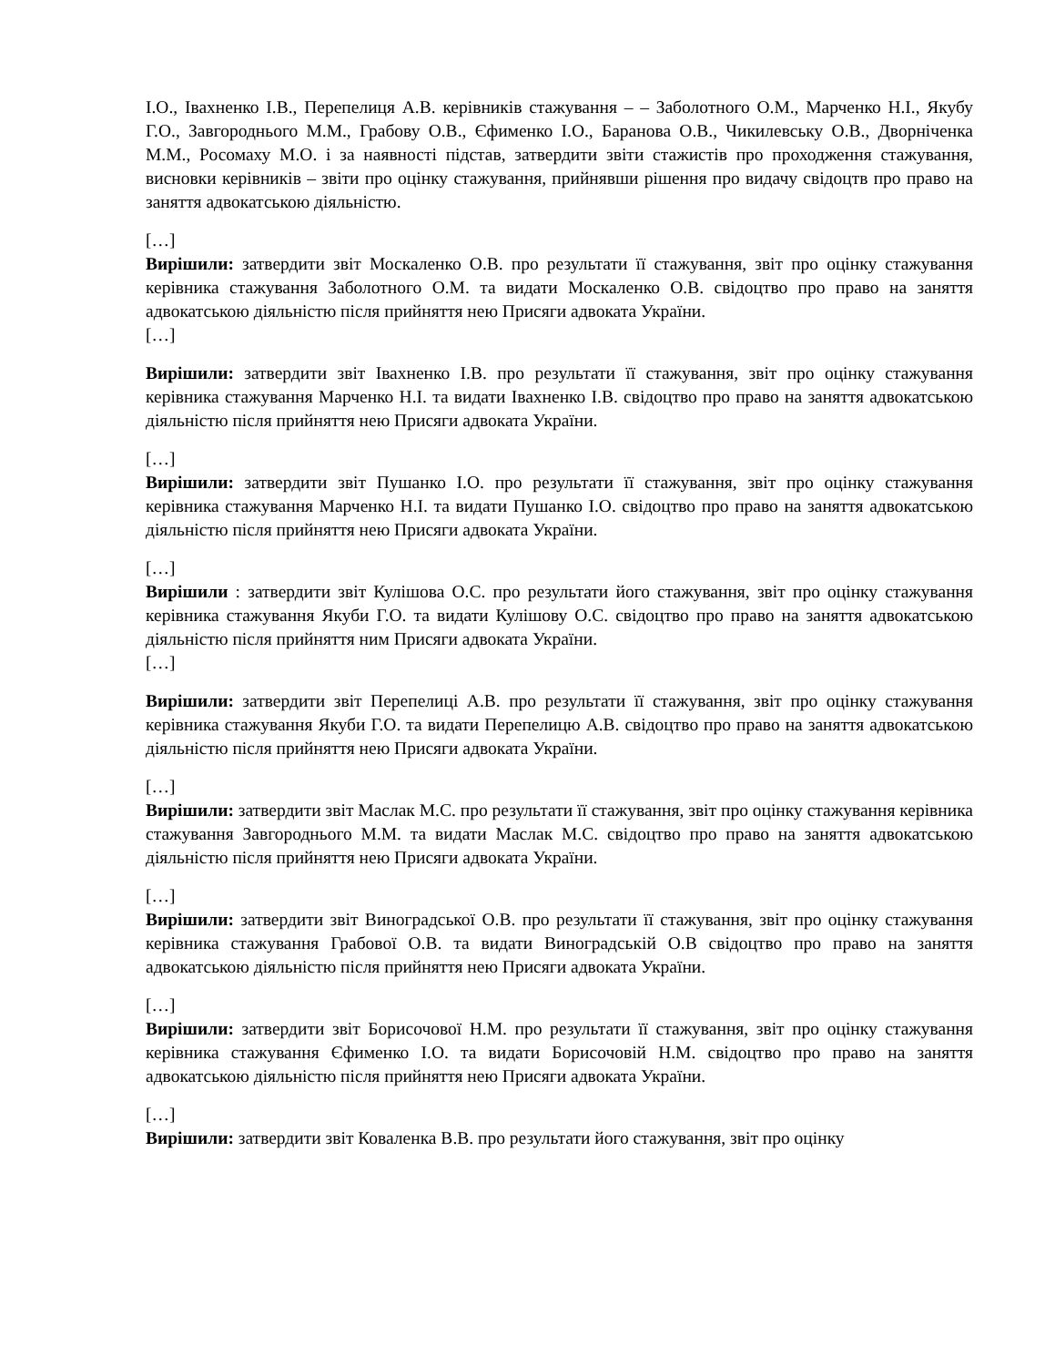І.О., Івахненко І.В., Перепелиця А.В. керівників стажування – – Заболотного О.М., Марченко Н.І., Якубу Г.О., Завгороднього М.М., Грабову О.В., Єфименко І.О., Баранова О.В., Чикилевську О.В., Дворніченка М.М., Росомаху М.О. і за наявності підстав, затвердити звіти стажистів про проходження стажування, висновки керівників – звіти про оцінку стажування, прийнявши рішення про видачу свідоцтв про право на заняття адвокатською діяльністю.
[…]
Вирішили: затвердити звіт Москаленко О.В. про результати її стажування, звіт про оцінку стажування керівника стажування Заболотного О.М. та видати Москаленко О.В. свідоцтво про право на заняття адвокатською діяльністю після прийняття нею Присяги адвоката України.
[…]
Вирішили: затвердити звіт Івахненко І.В. про результати її стажування, звіт про оцінку стажування керівника стажування Марченко Н.І. та видати Івахненко І.В. свідоцтво про право на заняття адвокатською діяльністю після прийняття нею Присяги адвоката України.
[…]
Вирішили: затвердити звіт Пушанко І.О. про результати її стажування, звіт про оцінку стажування керівника стажування Марченко Н.І. та видати Пушанко І.О. свідоцтво про право на заняття адвокатською діяльністю після прийняття нею Присяги адвоката України.
[…]
Вирішили : затвердити звіт Кулішова О.С. про результати його стажування, звіт про оцінку стажування керівника стажування Якуби Г.О. та видати Кулішову О.С. свідоцтво про право на заняття адвокатською діяльністю після прийняття ним Присяги адвоката України.
[…]
Вирішили: затвердити звіт Перепелиці А.В. про результати її стажування, звіт про оцінку стажування керівника стажування Якуби Г.О. та видати Перепелицю А.В. свідоцтво про право на заняття адвокатською діяльністю після прийняття нею Присяги адвоката України.
[…]
Вирішили: затвердити звіт Маслак М.С. про результати її стажування, звіт про оцінку стажування керівника стажування Завгороднього М.М. та видати Маслак М.С. свідоцтво про право на заняття адвокатською діяльністю після прийняття нею Присяги адвоката України.
[…]
Вирішили: затвердити звіт Виноградської О.В. про результати її стажування, звіт про оцінку стажування керівника стажування Грабової О.В. та видати Виноградській О.В свідоцтво про право на заняття адвокатською діяльністю після прийняття нею Присяги адвоката України.
[…]
Вирішили: затвердити звіт Борисочової Н.М. про результати її стажування, звіт про оцінку стажування керівника стажування Єфименко І.О. та видати Борисочовій Н.М. свідоцтво про право на заняття адвокатською діяльністю після прийняття нею Присяги адвоката України.
[…]
Вирішили: затвердити звіт Коваленка В.В. про результати його стажування, звіт про оцінку